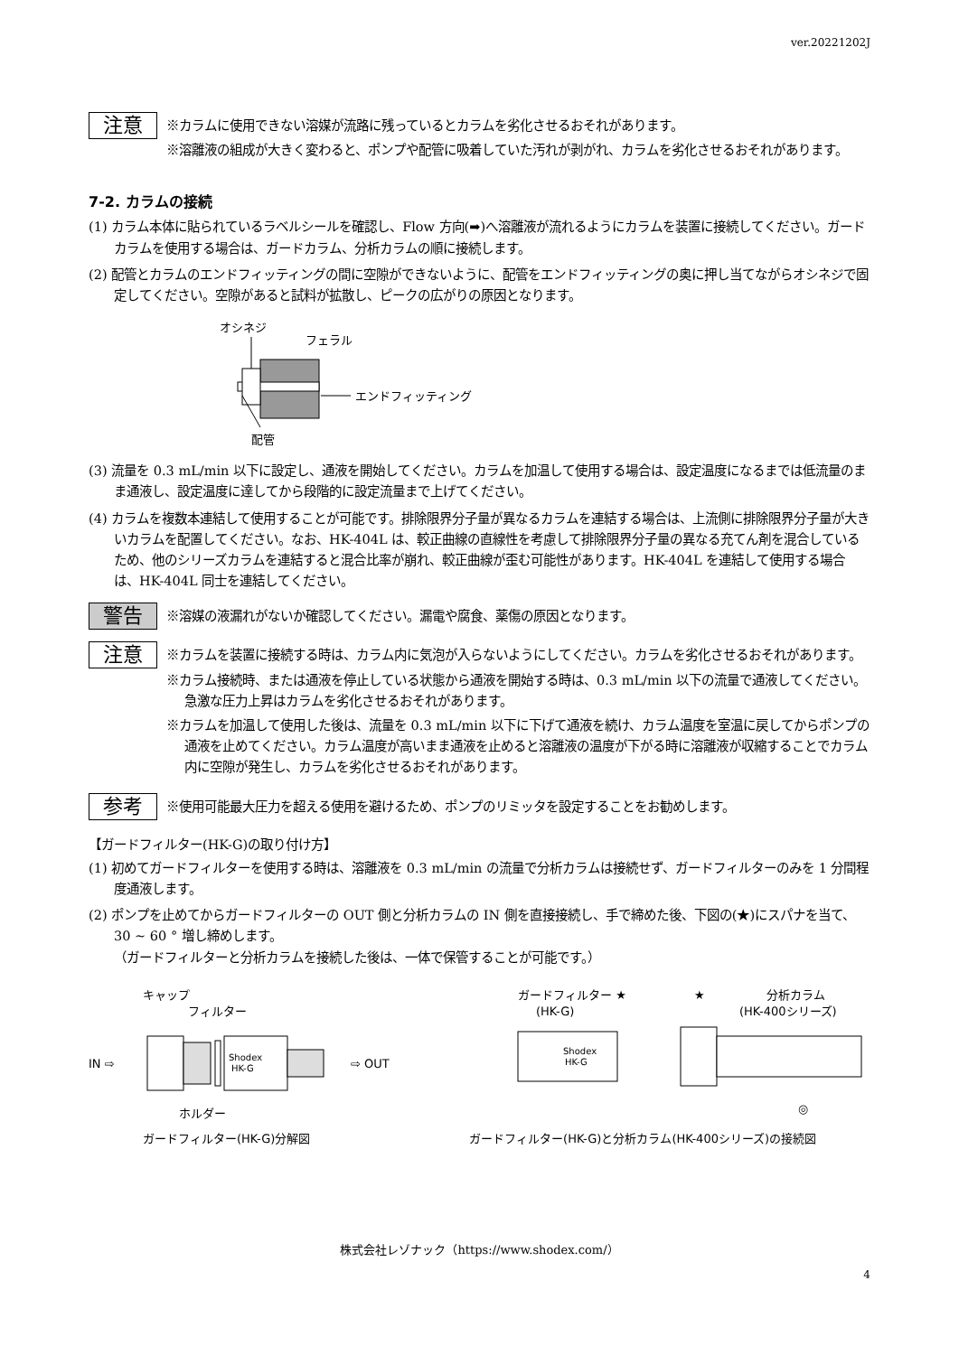ver.20221202J
注意
※カラムに使用できない溶媒が流路に残っているとカラムを劣化させるおそれがあります。
※溶離液の組成が大きく変わると、ポンプや配管に吸着していた汚れが剥がれ、カラムを劣化させるおそれがあります。
7-2. カラムの接続
(1) カラム本体に貼られているラベルシールを確認し、Flow 方向(➡)へ溶離液が流れるようにカラムを装置に接続してください。ガードカラムを使用する場合は、ガードカラム、分析カラムの順に接続します。
(2) 配管とカラムのエンドフィッティングの間に空隙ができないように、配管をエンドフィッティングの奥に押し当てながらオシネジで固定してください。空隙があると試料が拡散し、ピークの広がりの原因となります。
オシネジ
フェラル
エンドフィッティング
配管
(3) 流量を 0.3 mL/min 以下に設定し、通液を開始してください。カラムを加温して使用する場合は、設定温度になるまでは低流量のまま通液し、設定温度に達してから段階的に設定流量まで上げてください。
(4) カラムを複数本連結して使用することが可能です。排除限界分子量が異なるカラムを連結する場合は、上流側に排除限界分子量が大きいカラムを配置してください。なお、HK-404L は、較正曲線の直線性を考慮して排除限界分子量の異なる充てん剤を混合しているため、他のシリーズカラムを連結すると混合比率が崩れ、較正曲線が歪む可能性があります。HK-404L を連結して使用する場合は、HK-404L 同士を連結してください。
警告
※溶媒の液漏れがないか確認してください。漏電や腐食、薬傷の原因となります。
注意
※カラムを装置に接続する時は、カラム内に気泡が入らないようにしてください。カラムを劣化させるおそれがあります。
※カラム接続時、または通液を停止している状態から通液を開始する時は、0.3 mL/min 以下の流量で通液してください。急激な圧力上昇はカラムを劣化させるおそれがあります。
※カラムを加温して使用した後は、流量を 0.3 mL/min 以下に下げて通液を続け、カラム温度を室温に戻してからポンプの通液を止めてください。カラム温度が高いまま通液を止めると溶離液の温度が下がる時に溶離液が収縮することでカラム内に空隙が発生し、カラムを劣化させるおそれがあります。
参考
※使用可能最大圧力を超える使用を避けるため、ポンプのリミッタを設定することをお勧めします。
【ガードフィルター(HK-G)の取り付け方】
(1) 初めてガードフィルターを使用する時は、溶離液を 0.3 mL/min の流量で分析カラムは接続せず、ガードフィルターのみを 1 分間程度通液します。
(2) ポンプを止めてからガードフィルターの OUT 側と分析カラムの IN 側を直接接続し、手で締めた後、下図の(★)にスパナを当て、30 ~ 60 ° 増し締めします。
（ガードフィルターと分析カラムを接続した後は、一体で保管することが可能です。）
キャップ
フィルター
IN ⇨
Shodex
HK-G
⇨ OUT
ホルダー
ガードフィルター ★
(HK-G)
★
分析カラム
(HK-400シリーズ)
Shodex
HK-G
◎
ガードフィルター(HK-G)分解図 ガードフィルター(HK-G)と分析カラム(HK-400シリーズ)の接続図
株式会社レゾナック（https://www.shodex.com/）
4